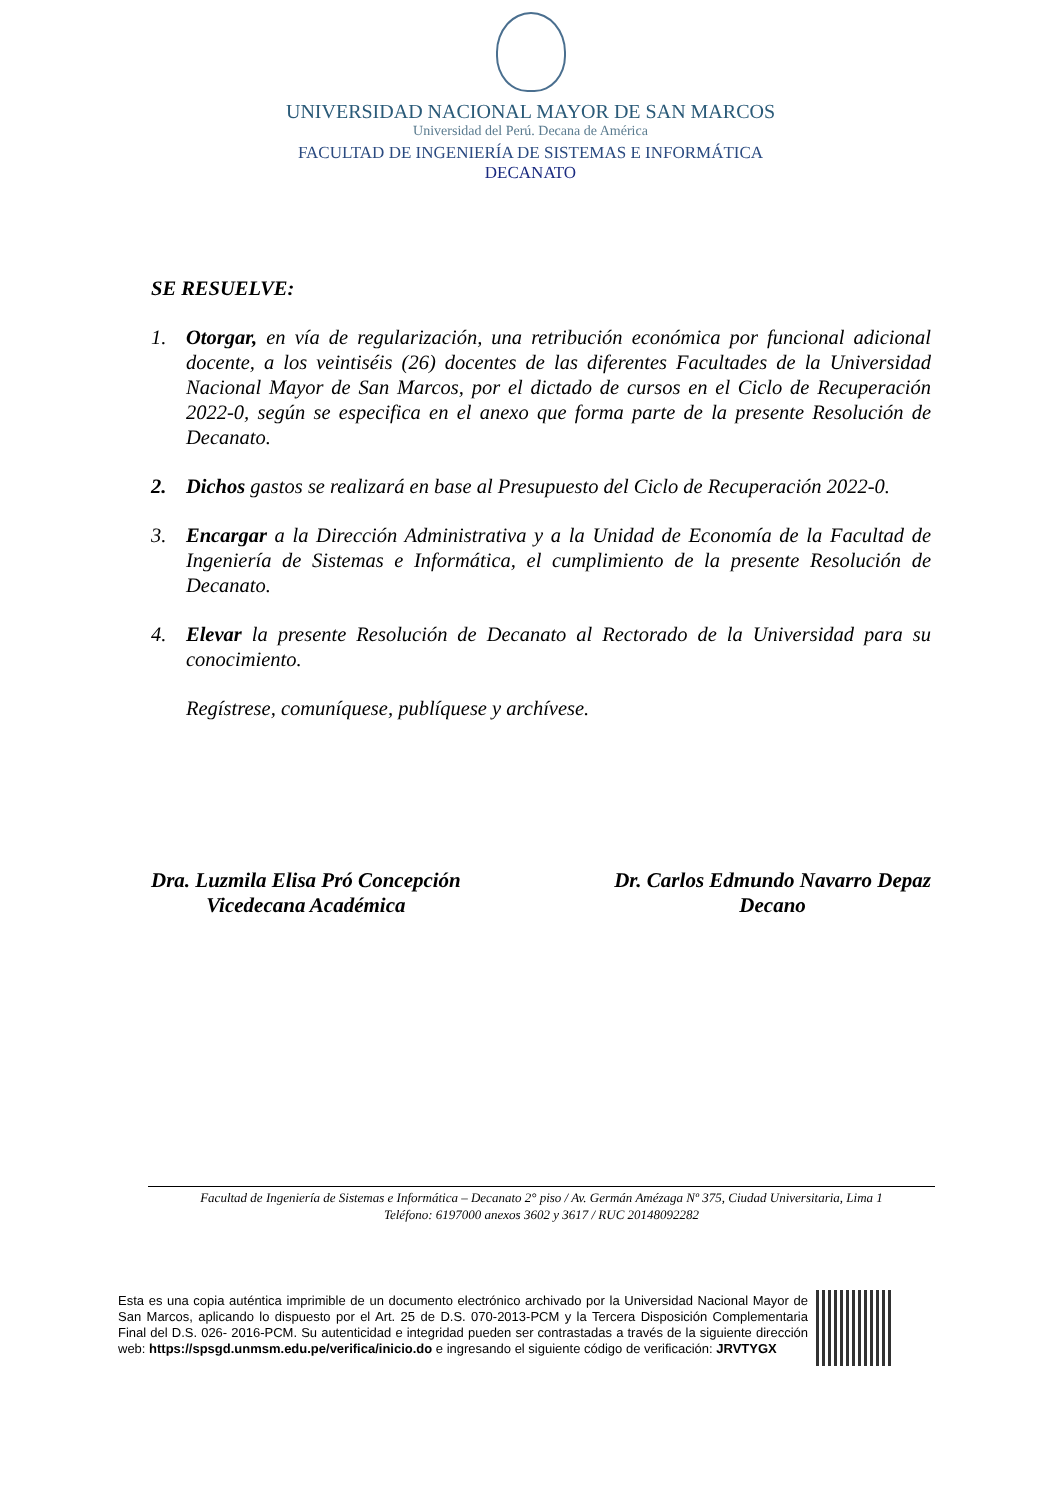UNIVERSIDAD NACIONAL MAYOR DE SAN MARCOS
Universidad del Perú. Decana de América
FACULTAD DE INGENIERÍA DE SISTEMAS E INFORMÁTICA
DECANATO
SE RESUELVE:
1. Otorgar, en vía de regularización, una retribución económica por funcional adicional docente, a los veintiséis (26) docentes de las diferentes Facultades de la Universidad Nacional Mayor de San Marcos, por el dictado de cursos en el Ciclo de Recuperación 2022-0, según se especifica en el anexo que forma parte de la presente Resolución de Decanato.
2. Dichos gastos se realizará en base al Presupuesto del Ciclo de Recuperación 2022-0.
3. Encargar a la Dirección Administrativa y a la Unidad de Economía de la Facultad de Ingeniería de Sistemas e Informática, el cumplimiento de la presente Resolución de Decanato.
4. Elevar la presente Resolución de Decanato al Rectorado de la Universidad para su conocimiento.
Regístrese, comuníquese, publíquese y archívese.
Dra. Luzmila Elisa Pró Concepción
Vicedecana Académica
Dr. Carlos Edmundo Navarro Depaz
Decano
Facultad de Ingeniería de Sistemas e Informática – Decanato 2° piso / Av. Germán Amézaga Nº 375, Ciudad Universitaria, Lima 1
Teléfono: 6197000 anexos 3602 y 3617 / RUC 20148092282
Esta es una copia auténtica imprimible de un documento electrónico archivado por la Universidad Nacional Mayor de San Marcos, aplicando lo dispuesto por el Art. 25 de D.S. 070-2013-PCM y la Tercera Disposición Complementaria Final del D.S. 026- 2016-PCM. Su autenticidad e integridad pueden ser contrastadas a través de la siguiente dirección web: https://spsgd.unmsm.edu.pe/verifica/inicio.do e ingresando el siguiente código de verificación: JRVTYGX